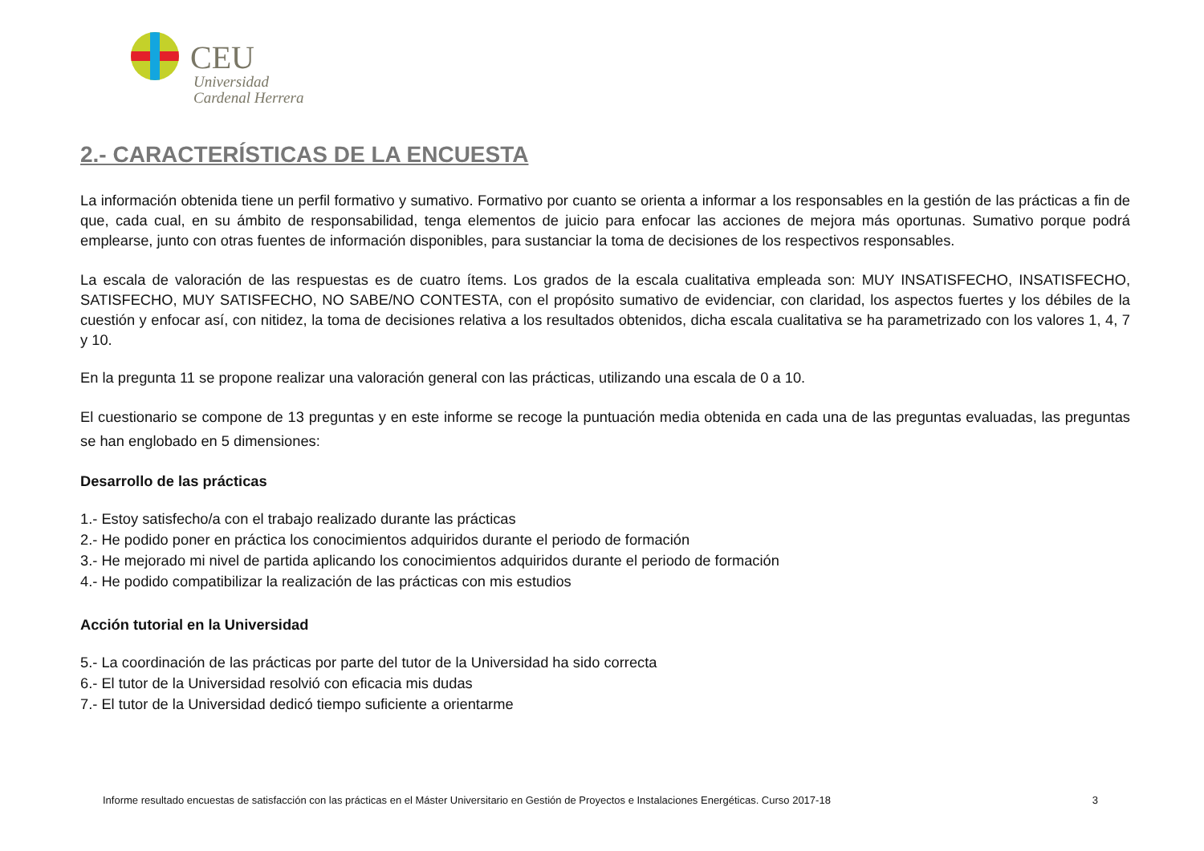CEU
Universidad
Cardenal Herrera
2.- CARACTERÍSTICAS DE LA ENCUESTA
La información obtenida tiene un perfil formativo y sumativo. Formativo por cuanto se orienta a informar a los responsables en la gestión de las prácticas a fin de que, cada cual, en su ámbito de responsabilidad, tenga elementos de juicio para enfocar las acciones de mejora más oportunas. Sumativo porque podrá emplearse, junto con otras fuentes de información disponibles, para sustanciar la toma de decisiones de los respectivos responsables.
La escala de valoración de las respuestas es de cuatro ítems. Los grados de la escala cualitativa empleada son: MUY INSATISFECHO, INSATISFECHO, SATISFECHO, MUY SATISFECHO, NO SABE/NO CONTESTA, con el propósito sumativo de evidenciar, con claridad, los aspectos fuertes y los débiles de la cuestión y enfocar así, con nitidez, la toma de decisiones relativa a los resultados obtenidos, dicha escala cualitativa se ha parametrizado con los valores 1, 4, 7 y 10.
En la pregunta 11 se propone realizar una valoración general con las prácticas, utilizando una escala de 0 a 10.
El cuestionario se compone de 13 preguntas y en este informe se recoge la puntuación media obtenida en cada una de las preguntas evaluadas, las preguntas se han englobado en 5 dimensiones:
Desarrollo de las prácticas
1.- Estoy satisfecho/a con el trabajo realizado durante las prácticas
2.- He podido poner en práctica los conocimientos adquiridos durante el periodo de formación
3.- He mejorado mi nivel de partida aplicando los conocimientos adquiridos durante el periodo de formación
4.- He podido compatibilizar la realización de las prácticas con mis estudios
Acción tutorial en la Universidad
5.- La coordinación de las prácticas por parte del tutor de la Universidad ha sido correcta
6.- El tutor de la Universidad resolvió con eficacia mis dudas
7.- El tutor de la Universidad dedicó tiempo suficiente a orientarme
Informe resultado encuestas de satisfacción con las prácticas en el Máster Universitario en Gestión de Proyectos e Instalaciones Energéticas. Curso 2017-18 3